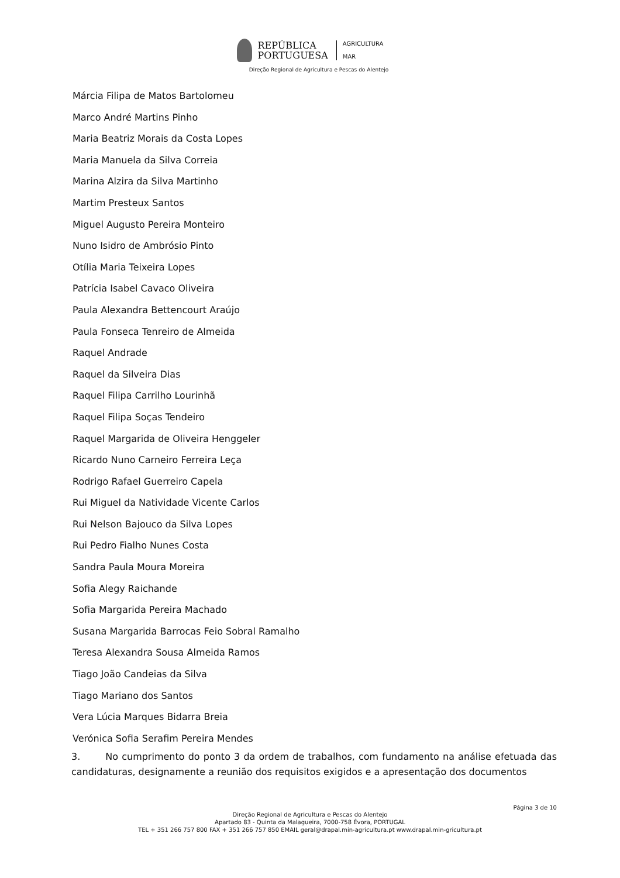REPÚBLICA
PORTUGUESA
AGRICULTURA
MAR
Direção Regional de Agricultura e Pescas do Alentejo
Márcia Filipa de Matos Bartolomeu
Marco André Martins Pinho
Maria Beatriz Morais da Costa Lopes
Maria Manuela da Silva Correia
Marina Alzira da Silva Martinho
Martim Presteux Santos
Miguel Augusto Pereira Monteiro
Nuno Isidro de Ambrósio Pinto
Otília Maria Teixeira Lopes
Patrícia Isabel Cavaco Oliveira
Paula Alexandra Bettencourt Araújo
Paula Fonseca Tenreiro de Almeida
Raquel Andrade
Raquel da Silveira Dias
Raquel Filipa Carrilho Lourinhã
Raquel Filipa Soças Tendeiro
Raquel Margarida de Oliveira Henggeler
Ricardo Nuno Carneiro Ferreira Leça
Rodrigo Rafael Guerreiro Capela
Rui Miguel da Natividade Vicente Carlos
Rui Nelson Bajouco da Silva Lopes
Rui Pedro Fialho Nunes Costa
Sandra Paula Moura Moreira
Sofia Alegy Raichande
Sofia Margarida Pereira Machado
Susana Margarida Barrocas Feio Sobral Ramalho
Teresa Alexandra Sousa Almeida Ramos
Tiago João Candeias da Silva
Tiago Mariano dos Santos
Vera Lúcia Marques Bidarra Breia
Verónica Sofia Serafim Pereira Mendes
3. No cumprimento do ponto 3 da ordem de trabalhos, com fundamento na análise efetuada das candidaturas, designamente a reunião dos requisitos exigidos e a apresentação dos documentos
Página 3 de 10
Direção Regional de Agricultura e Pescas do Alentejo
Apartado 83 - Quinta da Malagueira, 7000-758 Évora, PORTUGAL
TEL + 351 266 757 800 FAX + 351 266 757 850 EMAIL geral@drapal.min-agricultura.pt www.drapal.min-gricultura.pt